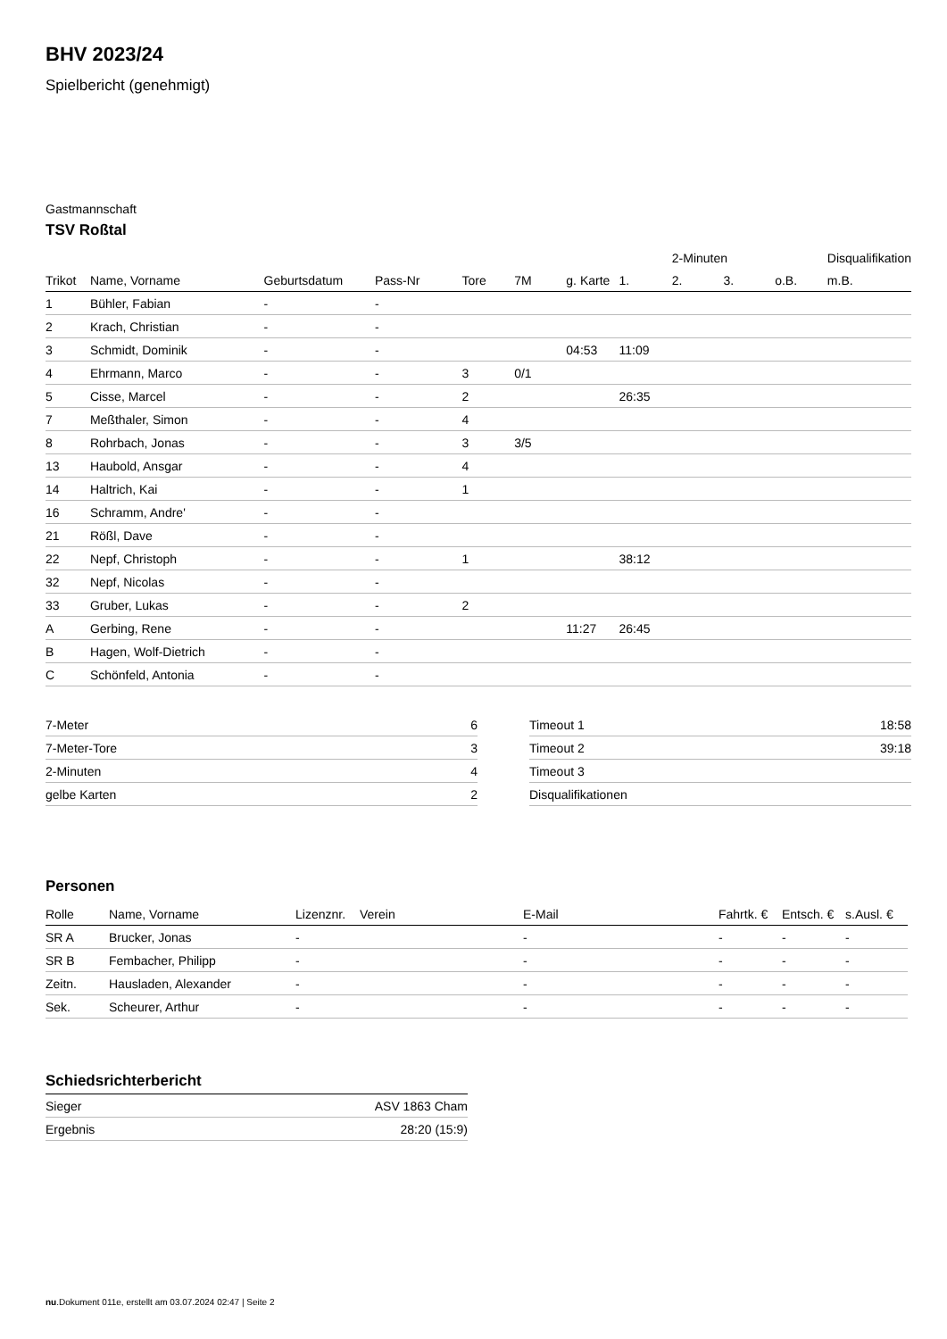BHV 2023/24
Spielbericht (genehmigt)
Gastmannschaft
TSV Roßtal
| | | | | | | | | 2-Minuten | | | Disqualifikation |
| Trikot | Name, Vorname | Geburtsdatum | Pass-Nr | Tore | 7M | g. Karte | 1. | 2. | 3. | o.B. | m.B. |
| 1 | Bühler, Fabian | - | - | | | | | | | | |
| 2 | Krach, Christian | - | - | | | | | | | | |
| 3 | Schmidt, Dominik | - | - | | | 04:53 | 11:09 | | | | |
| 4 | Ehrmann, Marco | - | - | 3 | 0/1 | | | | | | |
| 5 | Cisse, Marcel | - | - | 2 | | | 26:35 | | | | |
| 7 | Meßthaler, Simon | - | - | 4 | | | | | | | |
| 8 | Rohrbach, Jonas | - | - | 3 | 3/5 | | | | | | |
| 13 | Haubold, Ansgar | - | - | 4 | | | | | | | |
| 14 | Haltrich, Kai | - | - | 1 | | | | | | | |
| 16 | Schramm, Andre' | - | - | | | | | | | | |
| 21 | Rößl, Dave | - | - | | | | | | | | |
| 22 | Nepf, Christoph | - | - | 1 | | | 38:12 | | | | |
| 32 | Nepf, Nicolas | - | - | | | | | | | | |
| 33 | Gruber, Lukas | - | - | 2 | | | | | | | |
| A | Gerbing, Rene | - | - | | | 11:27 | 26:45 | | | | |
| B | Hagen, Wolf-Dietrich | - | - | | | | | | | | |
| C | Schönfeld, Antonia | - | - | | | | | | | | |
| 7-Meter | 6 |
| 7-Meter-Tore | 3 |
| 2-Minuten | 4 |
| gelbe Karten | 2 |
| Timeout 1 | 18:58 |
| Timeout 2 | 39:18 |
| Timeout 3 | |
| Disqualifikationen | |
Personen
| Rolle | Name, Vorname | Lizenznr. | Verein | E-Mail | Fahrtk. € | Entsch. € | s.Ausl. € |
| --- | --- | --- | --- | --- | --- | --- | --- |
| SR A | Brucker, Jonas | - | | - | - | - | - |
| SR B | Fembacher, Philipp | - | | - | - | - | - |
| Zeitn. | Hausladen, Alexander | - | | - | - | - | - |
| Sek. | Scheurer, Arthur | - | | - | - | - | - |
Schiedsrichterbericht
| Sieger | ASV 1863 Cham |
| Ergebnis | 28:20 (15:9) |
nu.Dokument 011e, erstellt am 03.07.2024 02:47 | Seite 2